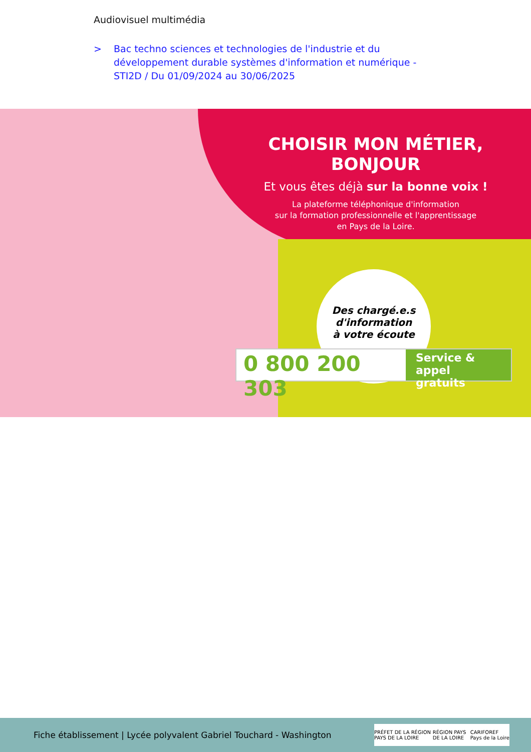Audiovisuel multimédia
> Bac techno sciences et technologies de l'industrie et du développement durable systèmes d'information et numérique - STI2D / Du 01/09/2024 au 30/06/2025
CHOISIR MON MÉTIER, BONJOUR
Et vous êtes déjà sur la bonne voix !
La plateforme téléphonique d'information
sur la formation professionnelle et l'apprentissage
en Pays de la Loire.
Des chargé.e.s
d'information
à votre écoute
0 800 200 303 Service & appel gratuits
Fiche établissement | Lycée polyvalent Gabriel Touchard - Washington
PRÉFET DE LA RÉGION PAYS DE LA LOIRE RÉGION PAYS DE LA LOIRE CARIFOREF Pays de la Loire